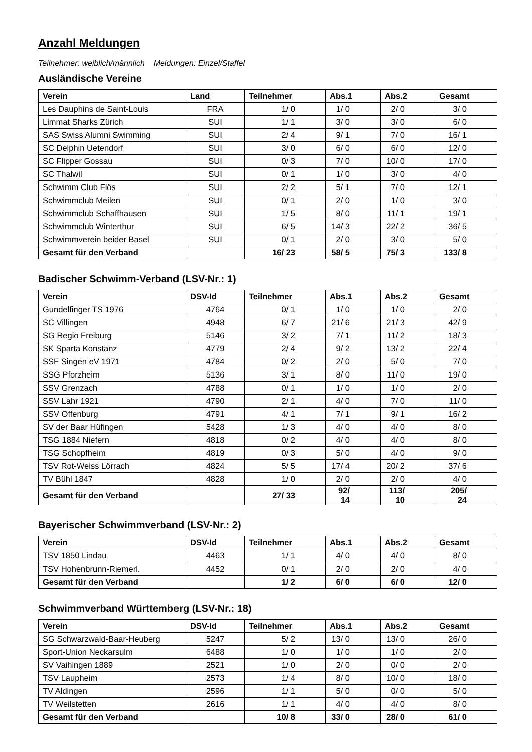Anzahl Meldungen
Teilnehmer: weiblich/männlich Meldungen: Einzel/Staffel
Ausländische Vereine
| Verein | Land | Teilnehmer | Abs.1 | Abs.2 | Gesamt |
| --- | --- | --- | --- | --- | --- |
| Les Dauphins de Saint-Louis | FRA | 1/ 0 | 1/ 0 | 2/ 0 | 3/ 0 |
| Limmat Sharks Zürich | SUI | 1/ 1 | 3/ 0 | 3/ 0 | 6/ 0 |
| SAS Swiss Alumni Swimming | SUI | 2/ 4 | 9/ 1 | 7/ 0 | 16/ 1 |
| SC Delphin Uetendorf | SUI | 3/ 0 | 6/ 0 | 6/ 0 | 12/ 0 |
| SC Flipper Gossau | SUI | 0/ 3 | 7/ 0 | 10/ 0 | 17/ 0 |
| SC Thalwil | SUI | 0/ 1 | 1/ 0 | 3/ 0 | 4/ 0 |
| Schwimm Club Flös | SUI | 2/ 2 | 5/ 1 | 7/ 0 | 12/ 1 |
| Schwimmclub Meilen | SUI | 0/ 1 | 2/ 0 | 1/ 0 | 3/ 0 |
| Schwimmclub Schaffhausen | SUI | 1/ 5 | 8/ 0 | 11/ 1 | 19/ 1 |
| Schwimmclub Winterthur | SUI | 6/ 5 | 14/ 3 | 22/ 2 | 36/ 5 |
| Schwimmverein beider Basel | SUI | 0/ 1 | 2/ 0 | 3/ 0 | 5/ 0 |
| Gesamt für den Verband | | 16/ 23 | 58/ 5 | 75/ 3 | 133/ 8 |
Badischer Schwimm-Verband (LSV-Nr.: 1)
| Verein | DSV-Id | Teilnehmer | Abs.1 | Abs.2 | Gesamt |
| --- | --- | --- | --- | --- | --- |
| Gundelfinger TS 1976 | 4764 | 0/ 1 | 1/ 0 | 1/ 0 | 2/ 0 |
| SC Villingen | 4948 | 6/ 7 | 21/ 6 | 21/ 3 | 42/ 9 |
| SG Regio Freiburg | 5146 | 3/ 2 | 7/ 1 | 11/ 2 | 18/ 3 |
| SK Sparta Konstanz | 4779 | 2/ 4 | 9/ 2 | 13/ 2 | 22/ 4 |
| SSF Singen eV 1971 | 4784 | 0/ 2 | 2/ 0 | 5/ 0 | 7/ 0 |
| SSG Pforzheim | 5136 | 3/ 1 | 8/ 0 | 11/ 0 | 19/ 0 |
| SSV Grenzach | 4788 | 0/ 1 | 1/ 0 | 1/ 0 | 2/ 0 |
| SSV Lahr 1921 | 4790 | 2/ 1 | 4/ 0 | 7/ 0 | 11/ 0 |
| SSV Offenburg | 4791 | 4/ 1 | 7/ 1 | 9/ 1 | 16/ 2 |
| SV der Baar Hüfingen | 5428 | 1/ 3 | 4/ 0 | 4/ 0 | 8/ 0 |
| TSG 1884 Niefern | 4818 | 0/ 2 | 4/ 0 | 4/ 0 | 8/ 0 |
| TSG Schopfheim | 4819 | 0/ 3 | 5/ 0 | 4/ 0 | 9/ 0 |
| TSV Rot-Weiss Lörrach | 4824 | 5/ 5 | 17/ 4 | 20/ 2 | 37/ 6 |
| TV Bühl 1847 | 4828 | 1/ 0 | 2/ 0 | 2/ 0 | 4/ 0 |
| Gesamt für den Verband | | 27/ 33 | 92/ 14 | 113/ 10 | 205/ 24 |
Bayerischer Schwimmverband (LSV-Nr.: 2)
| Verein | DSV-Id | Teilnehmer | Abs.1 | Abs.2 | Gesamt |
| --- | --- | --- | --- | --- | --- |
| TSV 1850 Lindau | 4463 | 1/ 1 | 4/ 0 | 4/ 0 | 8/ 0 |
| TSV Hohenbrunn-Riemerl. | 4452 | 0/ 1 | 2/ 0 | 2/ 0 | 4/ 0 |
| Gesamt für den Verband | | 1/ 2 | 6/ 0 | 6/ 0 | 12/ 0 |
Schwimmverband Württemberg (LSV-Nr.: 18)
| Verein | DSV-Id | Teilnehmer | Abs.1 | Abs.2 | Gesamt |
| --- | --- | --- | --- | --- | --- |
| SG Schwarzwald-Baar-Heuberg | 5247 | 5/ 2 | 13/ 0 | 13/ 0 | 26/ 0 |
| Sport-Union Neckarsulm | 6488 | 1/ 0 | 1/ 0 | 1/ 0 | 2/ 0 |
| SV Vaihingen 1889 | 2521 | 1/ 0 | 2/ 0 | 0/ 0 | 2/ 0 |
| TSV Laupheim | 2573 | 1/ 4 | 8/ 0 | 10/ 0 | 18/ 0 |
| TV Aldingen | 2596 | 1/ 1 | 5/ 0 | 0/ 0 | 5/ 0 |
| TV Weilstetten | 2616 | 1/ 1 | 4/ 0 | 4/ 0 | 8/ 0 |
| Gesamt für den Verband | | 10/ 8 | 33/ 0 | 28/ 0 | 61/ 0 |